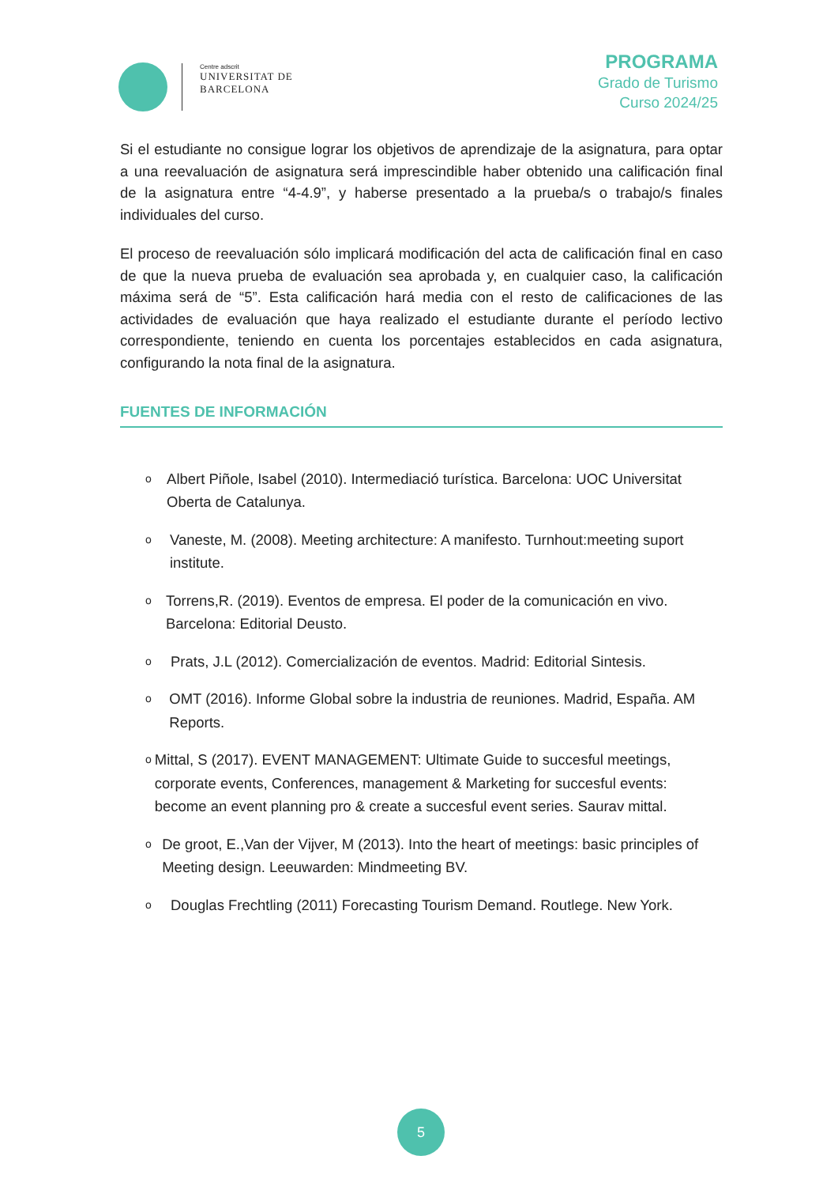Centre adscrit
UNIVERSITAT DE
BARCELONA
PROGRAMA
Grado de Turismo
Curso 2024/25
Si el estudiante no consigue lograr los objetivos de aprendizaje de la asignatura, para optar a una reevaluación de asignatura será imprescindible haber obtenido una calificación final de la asignatura entre “4-4.9”, y haberse presentado a la prueba/s o trabajo/s finales individuales del curso.
El proceso de reevaluación sólo implicará modificación del acta de calificación final en caso de que la nueva prueba de evaluación sea aprobada y, en cualquier caso, la calificación máxima será de “5”. Esta calificación hará media con el resto de calificaciones de las actividades de evaluación que haya realizado el estudiante durante el período lectivo correspondiente, teniendo en cuenta los porcentajes establecidos en cada asignatura, configurando la nota final de la asignatura.
FUENTES DE INFORMACIÓN
o
Albert Piñole, Isabel (2010). Intermediació turística. Barcelona: UOC Universitat Oberta de Catalunya.
o
Vaneste, M. (2008). Meeting architecture: A manifesto. Turnhout:meeting suport institute.
o
Torrens,R. (2019). Eventos de empresa. El poder de la comunicación en vivo. Barcelona: Editorial Deusto.
o
Prats, J.L (2012). Comercialización de eventos. Madrid: Editorial Sintesis.
o
OMT (2016). Informe Global sobre la industria de reuniones. Madrid, España. AM Reports.
o
Mittal, S (2017). EVENT MANAGEMENT: Ultimate Guide to succesful meetings, corporate events, Conferences, management & Marketing for succesful events: become an event planning pro & create a succesful event series. Saurav mittal.
o
De groot, E.,Van der Vijver, M (2013). Into the heart of meetings: basic principles of Meeting design. Leeuwarden: Mindmeeting BV.
o
Douglas Frechtling (2011) Forecasting Tourism Demand. Routlege. New York.
5